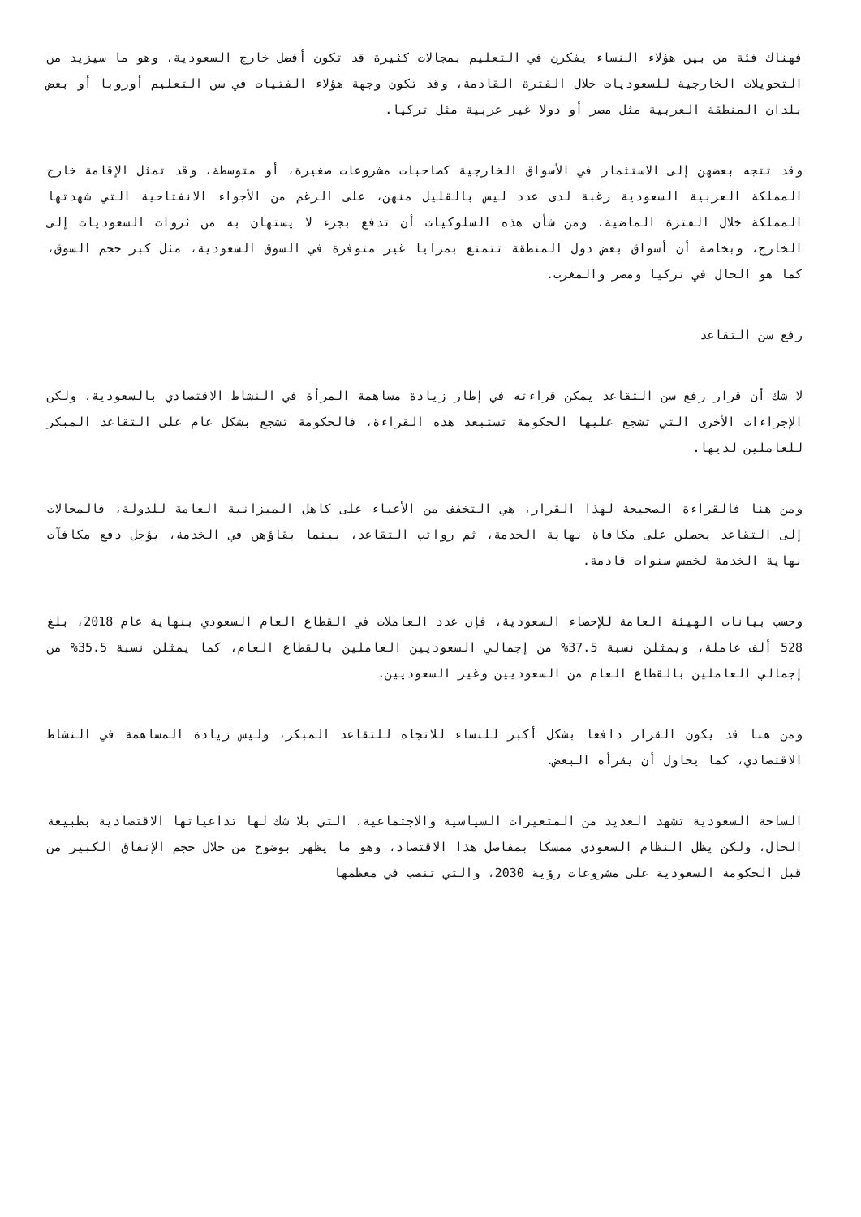فهناك فئة من بين هؤلاء النساء يفكرن في التعليم بمجالات كثيرة قد تكون أفضل خارج السعودية، وهو ما سيزيد من التحويلات الخارجية للسعوديات خلال الفترة القادمة، وقد تكون وجهة هؤلاء الفتيات في سن التعليم أوروبا أو بعض بلدان المنطقة العربية مثل مصر أو دولا غير عربية مثل تركيا.
وقد تتجه بعضهن إلى الاستثمار في الأسواق الخارجية كصاحبات مشروعات صغيرة، أو متوسطة، وقد تمثل الإقامة خارج المملكة العربية السعودية رغبة لدى عدد ليس بالقليل منهن، على الرغم من الأجواء الانفتاحية التي شهدتها المملكة خلال الفترة الماضية. ومن شأن هذه السلوكيات أن تدفع بجزء لا يستهان به من ثروات السعوديات إلى الخارج، وبخاصة أن أسواق بعض دول المنطقة تتمتع بمزايا غير متوفرة في السوق السعودية، مثل كبر حجم السوق، كما هو الحال في تركيا ومصر والمغرب.
رفع سن التقاعد
لا شك أن قرار رفع سن التقاعد يمكن قراءته في إطار زيادة مساهمة المرأة في النشاط الاقتصادي بالسعودية، ولكن الإجراءات الأخرى التي تشجع عليها الحكومة تستبعد هذه القراءة، فالحكومة تشجع بشكل عام على التقاعد المبكر للعاملين لديها.
ومن هنا فالقراءة الصحيحة لهذا القرار، هي التخفف من الأعباء على كاهل الميزانية العامة للدولة، فالمحالات إلى التقاعد يحصلن على مكافاة نهاية الخدمة، ثم رواتب التقاعد، بينما بقاؤهن في الخدمة، يؤجل دفع مكافآت نهاية الخدمة لخمس سنوات قادمة.
وحسب بيانات الهيئة العامة للإحصاء السعودية، فإن عدد العاملات في القطاع العام السعودي بنهاية عام 2018، بلغ 528 ألف عاملة، ويمثلن نسبة 37.5% من إجمالي السعوديين العاملين بالقطاع العام، كما يمثلن نسبة 35.5% من إجمالي العاملين بالقطاع العام من السعوديين وغير السعوديين.
ومن هنا قد يكون القرار دافعا بشكل أكبر للنساء للاتجاه للتقاعد المبكر، وليس زيادة المساهمة في النشاط الاقتصادي، كما يحاول أن يقرأه البعض.
الساحة السعودية تشهد العديد من المتغيرات السياسية والاجتماعية، التي بلا شك لها تداعياتها الاقتصادية بطبيعة الحال، ولكن يظل النظام السعودي ممسكا بمفاصل هذا الاقتصاد، وهو ما يظهر بوضوح من خلال حجم الإنفاق الكبير من قبل الحكومة السعودية على مشروعات رؤية 2030، والتي تنصب في معظمها